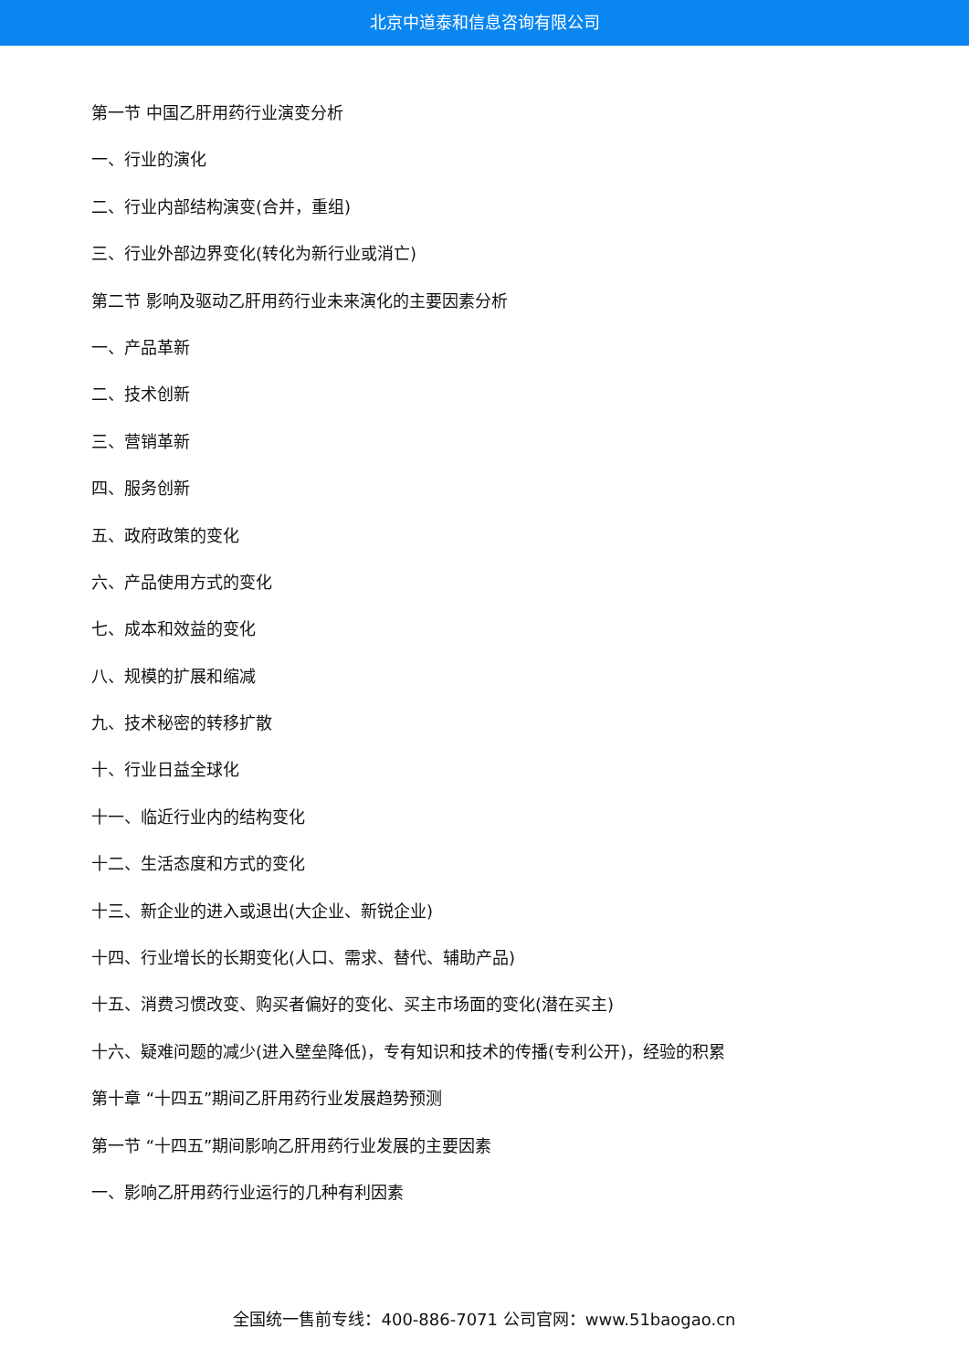北京中道泰和信息咨询有限公司
第一节 中国乙肝用药行业演变分析
一、行业的演化
二、行业内部结构演变(合并，重组)
三、行业外部边界变化(转化为新行业或消亡)
第二节 影响及驱动乙肝用药行业未来演化的主要因素分析
一、产品革新
二、技术创新
三、营销革新
四、服务创新
五、政府政策的变化
六、产品使用方式的变化
七、成本和效益的变化
八、规模的扩展和缩减
九、技术秘密的转移扩散
十、行业日益全球化
十一、临近行业内的结构变化
十二、生活态度和方式的变化
十三、新企业的进入或退出(大企业、新锐企业)
十四、行业增长的长期变化(人口、需求、替代、辅助产品)
十五、消费习惯改变、购买者偏好的变化、买主市场面的变化(潜在买主)
十六、疑难问题的减少(进入壁垒降低)，专有知识和技术的传播(专利公开)，经验的积累
第十章 “十四五”期间乙肝用药行业发展趋势预测
第一节 “十四五”期间影响乙肝用药行业发展的主要因素
一、影响乙肝用药行业运行的几种有利因素
全国统一售前专线：400-886-7071 公司官网：www.51baogao.cn